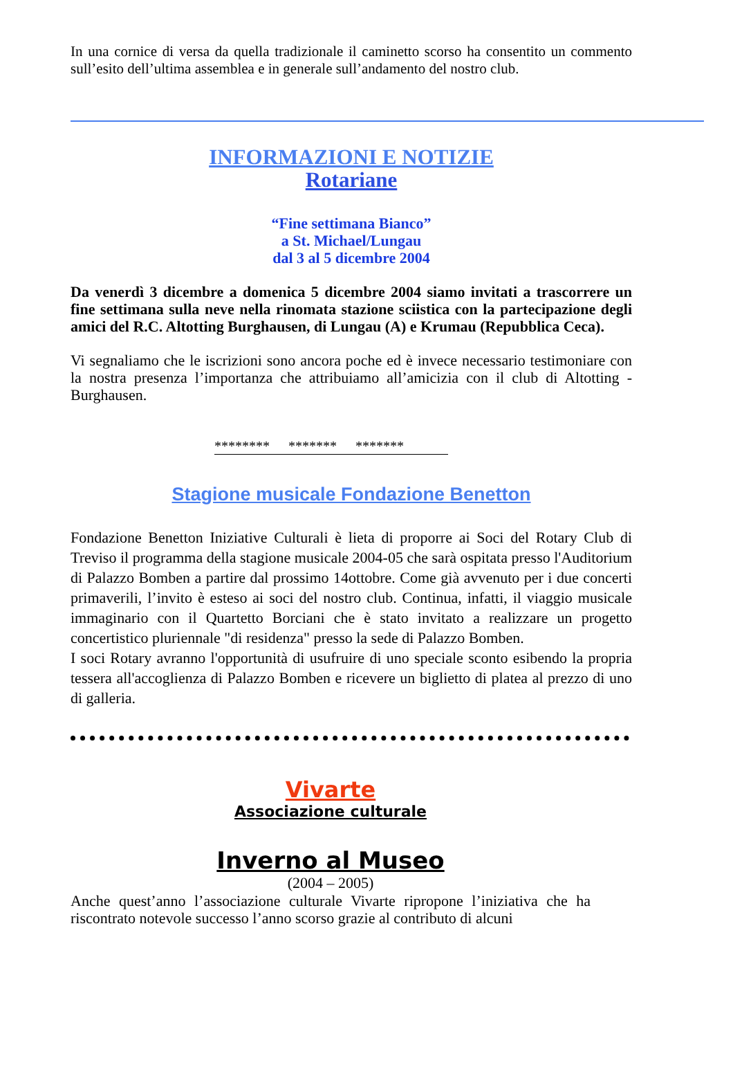In una cornice di versa da quella tradizionale il caminetto scorso ha consentito un commento sull’esito dell’ultima assemblea e in generale sull’andamento del nostro club.
INFORMAZIONI E NOTIZIE
Rotariane
“Fine settimana Bianco”
a St. Michael/Lungau
dal 3 al 5 dicembre 2004
Da venerdì 3 dicembre a domenica 5 dicembre 2004 siamo invitati a trascorrere un fine settimana sulla neve nella rinomata stazione sciistica con la partecipazione degli amici del R.C. Altotting Burghausen, di Lungau (A) e Krumau (Repubblica Ceca).
Vi segnaliamo che le iscrizioni sono ancora poche ed è invece necessario testimoniare con la nostra presenza l’importanza che attribuiamo all’amicizia con il club di Altotting - Burghausen.
******** ******* *******
Stagione musicale Fondazione Benetton
Fondazione Benetton Iniziative Culturali è lieta di proporre ai Soci del Rotary Club di Treviso il programma della stagione musicale 2004-05 che sarà ospitata presso l'Auditorium di Palazzo Bomben a partire dal prossimo 14ottobre. Come già avvenuto per i due concerti primaverili, l’invito è esteso ai soci del nostro club. Continua, infatti, il viaggio musicale immaginario con il Quartetto Borciani che è stato invitato a realizzare un progetto concertistico pluriennale "di residenza" presso la sede di Palazzo Bomben.
I soci Rotary avranno l'opportunità di usufruire di uno speciale sconto esibendo la propria tessera all'accoglienza di Palazzo Bomben e ricevere un biglietto di platea al prezzo di uno di galleria.
Vivarte
Associazione culturale
Inverno al Museo
(2004 – 2005)
Anche quest’anno l’associazione culturale Vivarte ripropone l’iniziativa che ha riscontrato notevole successo l’anno scorso grazie al contributo di alcuni